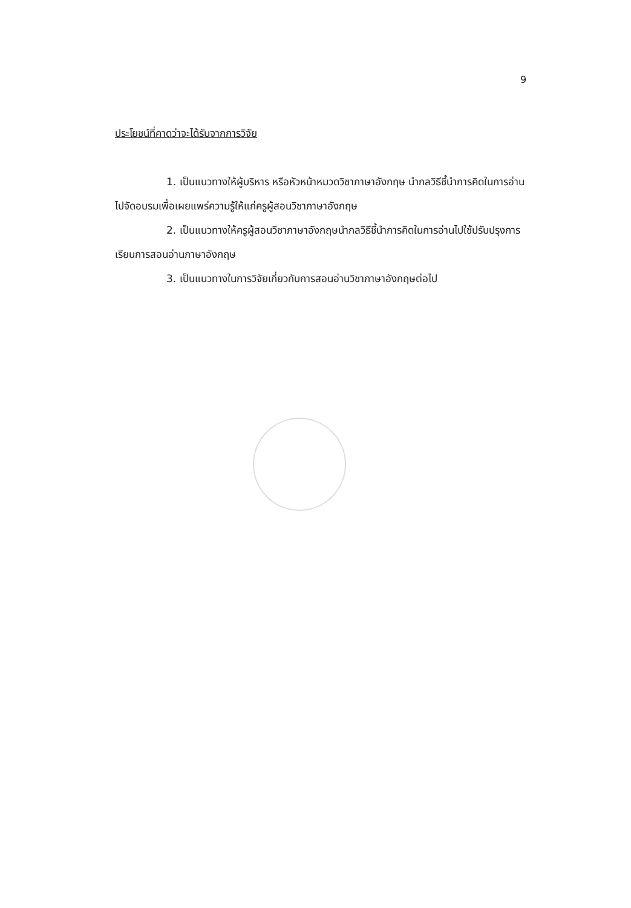9
ประโยชน์ที่คาดว่าจะได้รับจากการวิจัย
1. เป็นแนวทางให้ผู้บริหาร หรือหัวหน้าหมวดวิชาภาษาอังกฤษ นำกลวิธีชี้นำการคิดในการอ่านไปจัดอบรมเพื่อเผยแพร่ความรู้ให้แก่ครูผู้สอนวิชาภาษาอังกฤษ
2. เป็นแนวทางให้ครูผู้สอนวิชาภาษาอังกฤษนำกลวิธีชี้นำการคิดในการอ่านไปใช้ปรับปรุงการเรียนการสอนอ่านภาษาอังกฤษ
3. เป็นแนวทางในการวิจัยเกี่ยวกับการสอนอ่านวิชาภาษาอังกฤษต่อไป